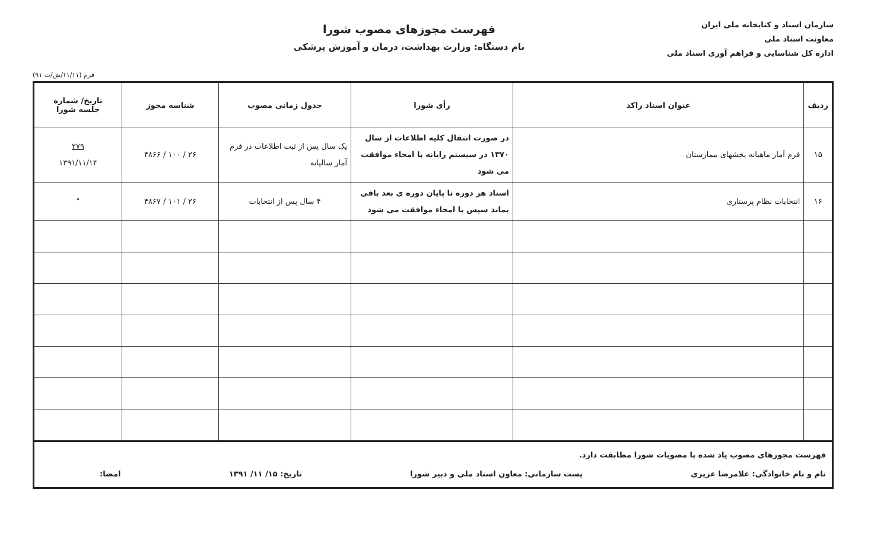سازمان اسناد و کتابخانه ملی ایران
معاونت اسناد ملی
اداره کل شناسایی و فراهم آوری اسناد ملی
فهرست مجوزهای مصوب شورا
نام دستگاه: وزارت بهداشت، درمان و آموزش پزشکی
فرم (۱۱/۱۱/ش/ت ۹۱)
| ردیف | عنوان اسناد راکد | رأی شورا | جدول زمانی مصوب | شناسه مجوز | تاریخ/ شماره جلسه شورا |
| --- | --- | --- | --- | --- | --- |
| ۱۵ | فرم آمار ماهیانه بخشهای بیمارستان | در صورت انتقال کلیه اطلاعات از سال ۱۳۷۰ در سیستم رایانه با امحاء موافقت می شود | یک سال پس از ثبت اطلاعات در فرم آمار سالیانه | ۲۶ / ۱۰۰ / ۴۸۶۶ | ۲۷۹ ۱۳۹۱/۱۱/۱۴ |
| ۱۶ | انتخابات نظام پرستاری | اسناد هر دوره تا پایان دوره ی بعد باقی بماند سپس با امحاء موافقت می شود | ۴ سال پس از انتخابات | ۲۶ / ۱۰۱ / ۴۸۶۷ | " |
فهرست مجوزهای مصوب یاد شده با مصوبات شورا مطابقت دارد.
نام و نام خانوادگی: غلامرضا عزیزی پست سازمانی: معاون اسناد ملی و دبیر شورا تاریخ: ۱۵/ ۱۱/ ۱۳۹۱ امضا: